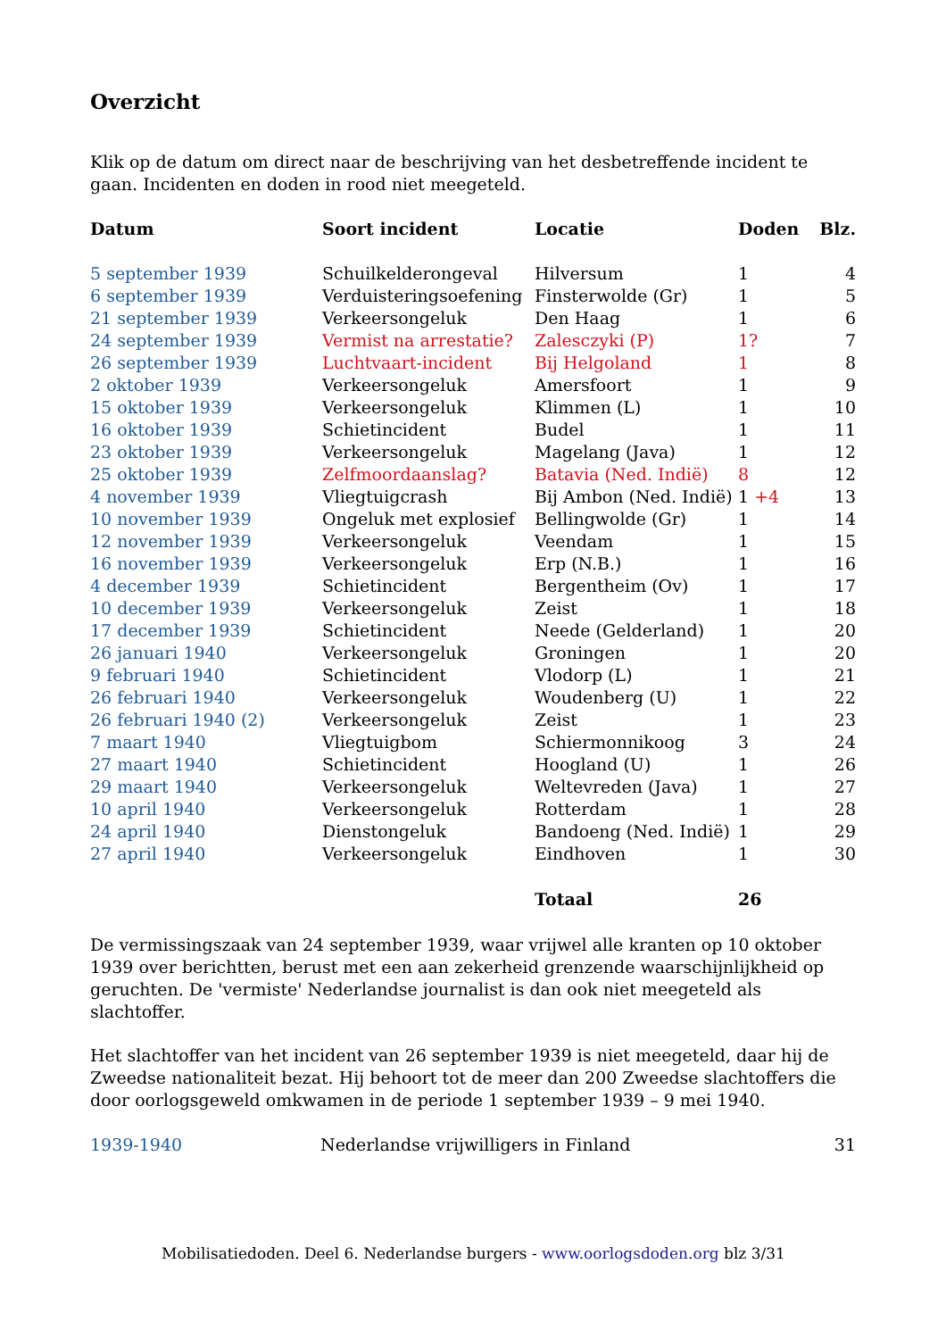Overzicht
Klik op de datum om direct naar de beschrijving van het desbetreffende incident te gaan. Incidenten en doden in rood niet meegeteld.
| Datum | Soort incident | Locatie | Doden | Blz. |
| --- | --- | --- | --- | --- |
| 5 september 1939 | Schuilkelderongeval | Hilversum | 1 | 4 |
| 6 september 1939 | Verduisteringsoefening | Finsterwolde (Gr) | 1 | 5 |
| 21 september 1939 | Verkeersongeluk | Den Haag | 1 | 6 |
| 24 september 1939 | Vermist na arrestatie? | Zalesczyki (P) | 1? | 7 |
| 26 september 1939 | Luchtvaart-incident | Bij Helgoland | 1 | 8 |
| 2 oktober 1939 | Verkeersongeluk | Amersfoort | 1 | 9 |
| 15 oktober 1939 | Verkeersongeluk | Klimmen (L) | 1 | 10 |
| 16 oktober 1939 | Schietincident | Budel | 1 | 11 |
| 23 oktober 1939 | Verkeersongeluk | Magelang (Java) | 1 | 12 |
| 25 oktober 1939 | Zelfmoordaanslag? | Batavia (Ned. Indië) | 8 | 12 |
| 4 november 1939 | Vliegtuigcrash | Bij Ambon (Ned. Indië) | 1 +4 | 13 |
| 10 november 1939 | Ongeluk met explosief | Bellingwolde (Gr) | 1 | 14 |
| 12 november 1939 | Verkeersongeluk | Veendam | 1 | 15 |
| 16 november 1939 | Verkeersongeluk | Erp (N.B.) | 1 | 16 |
| 4 december 1939 | Schietincident | Bergentheim (Ov) | 1 | 17 |
| 10 december 1939 | Verkeersongeluk | Zeist | 1 | 18 |
| 17 december 1939 | Schietincident | Neede (Gelderland) | 1 | 20 |
| 26 januari 1940 | Verkeersongeluk | Groningen | 1 | 20 |
| 9 februari 1940 | Schietincident | Vlodorp (L) | 1 | 21 |
| 26 februari 1940 | Verkeersongeluk | Woudenberg (U) | 1 | 22 |
| 26 februari 1940 (2) | Verkeersongeluk | Zeist | 1 | 23 |
| 7 maart 1940 | Vliegtuigbom | Schiermonnikoog | 3 | 24 |
| 27 maart 1940 | Schietincident | Hoogland (U) | 1 | 26 |
| 29 maart 1940 | Verkeersongeluk | Weltevreden (Java) | 1 | 27 |
| 10 april 1940 | Verkeersongeluk | Rotterdam | 1 | 28 |
| 24 april 1940 | Dienstongeluk | Bandoeng (Ned. Indië) | 1 | 29 |
| 27 april 1940 | Verkeersongeluk | Eindhoven | 1 | 30 |
| | | Totaal | 26 | |
De vermissingszaak van 24 september 1939, waar vrijwel alle kranten op 10 oktober 1939 over berichtten, berust met een aan zekerheid grenzende waarschijnlijkheid op geruchten. De 'vermiste' Nederlandse journalist is dan ook niet meegeteld als slachtoffer.
Het slachtoffer van het incident van 26 september 1939 is niet meegeteld, daar hij de Zweedse nationaliteit bezat. Hij behoort tot de meer dan 200 Zweedse slachtoffers die door oorlogsgeweld omkwamen in de periode 1 september 1939 – 9 mei 1940.
| 1939-1940 | Nederlandse vrijwilligers in Finland | 31 |
Mobilisatiedoden. Deel 6. Nederlandse burgers - www.oorlogsdoden.org blz 3/31